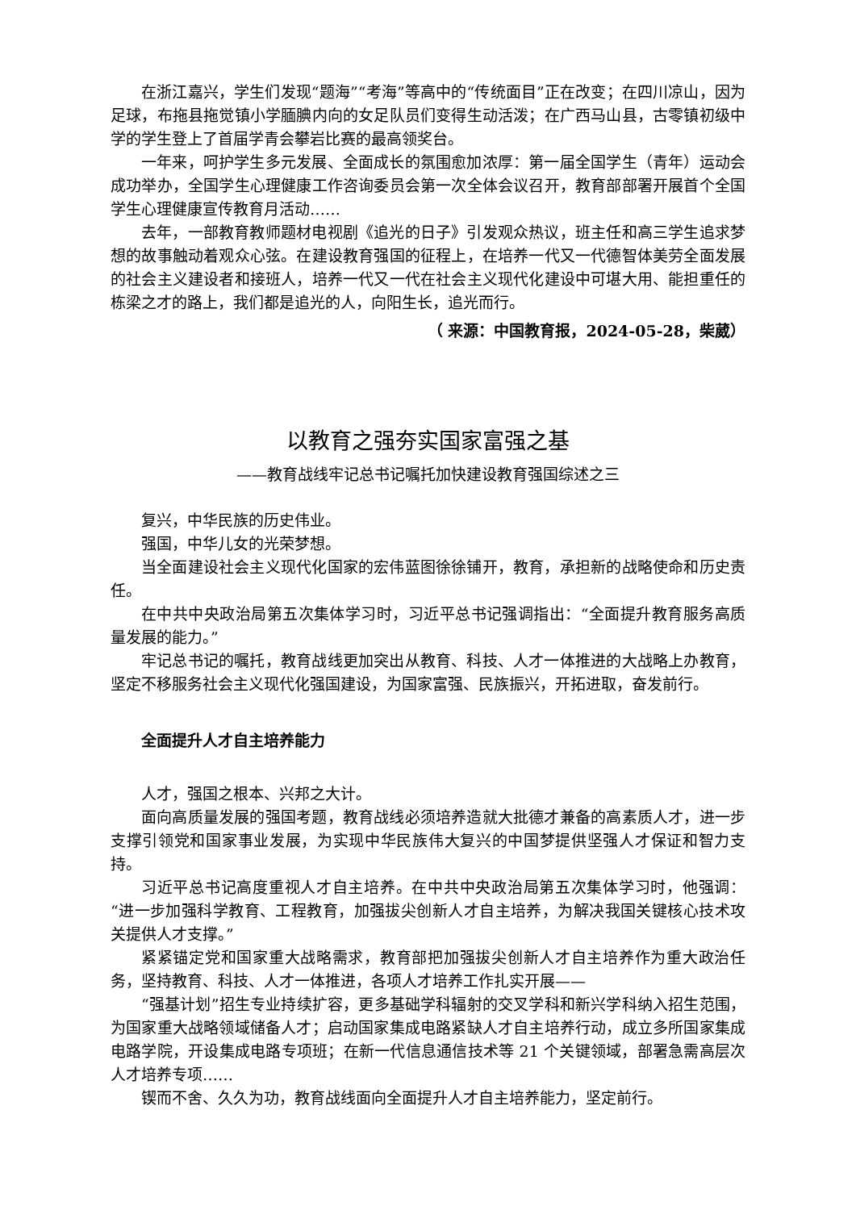在浙江嘉兴，学生们发现“题海”“考海”等高中的“传统面目”正在改变；在四川凉山，因为足球，布拖县拖觉镇小学腼腆内向的女足队员们变得生动活泼；在广西马山县，古零镇初级中学的学生登上了首届学青会攀岩比赛的最高领奖台。
一年来，呵护学生多元发展、全面成长的氛围愈加浓厚：第一届全国学生（青年）运动会成功举办，全国学生心理健康工作咨询委员会第一次全体会议召开，教育部部署开展首个全国学生心理健康宣传教育月活动……
去年，一部教育教师题材电视剧《追光的日子》引发观众热议，班主任和高三学生追求梦想的故事触动着观众心弦。在建设教育强国的征程上，在培养一代又一代德智体美劳全面发展的社会主义建设者和接班人，培养一代又一代在社会主义现代化建设中可堪大用、能担重任的栋梁之才的路上，我们都是追光的人，向阳生长，追光而行。
（ 来源：中国教育报，2024-05-28，柴葳）
以教育之强夯实国家富强之基
——教育战线牢记总书记嘱托加快建设教育强国综述之三
复兴，中华民族的历史伟业。
强国，中华儿女的光荣梦想。
当全面建设社会主义现代化国家的宏伟蓝图徐徐铺开，教育，承担新的战略使命和历史责任。
在中共中央政治局第五次集体学习时，习近平总书记强调指出：“全面提升教育服务高质量发展的能力。”
牢记总书记的嘱托，教育战线更加突出从教育、科技、人才一体推进的大战略上办教育，坚定不移服务社会主义现代化强国建设，为国家富强、民族振兴，开拓进取，奋发前行。
全面提升人才自主培养能力
人才，强国之根本、兴邦之大计。
面向高质量发展的强国考题，教育战线必须培养造就大批德才兼备的高素质人才，进一步支撑引领党和国家事业发展，为实现中华民族伟大复兴的中国梦提供坚强人才保证和智力支持。
习近平总书记高度重视人才自主培养。在中共中央政治局第五次集体学习时，他强调：“进一步加强科学教育、工程教育，加强拔尖创新人才自主培养，为解决我国关键核心技术攻关提供人才支撑。”
紧紧锚定党和国家重大战略需求，教育部把加强拔尖创新人才自主培养作为重大政治任务，坚持教育、科技、人才一体推进，各项人才培养工作扎实开展——
“强基计划”招生专业持续扩容，更多基础学科辐射的交叉学科和新兴学科纳入招生范围，为国家重大战略领域储备人才；启动国家集成电路紧缺人才自主培养行动，成立多所国家集成电路学院，开设集成电路专项班；在新一代信息通信技术等 21 个关键领域，部署急需高层次人才培养专项……
锲而不舍、久久为功，教育战线面向全面提升人才自主培养能力，坚定前行。